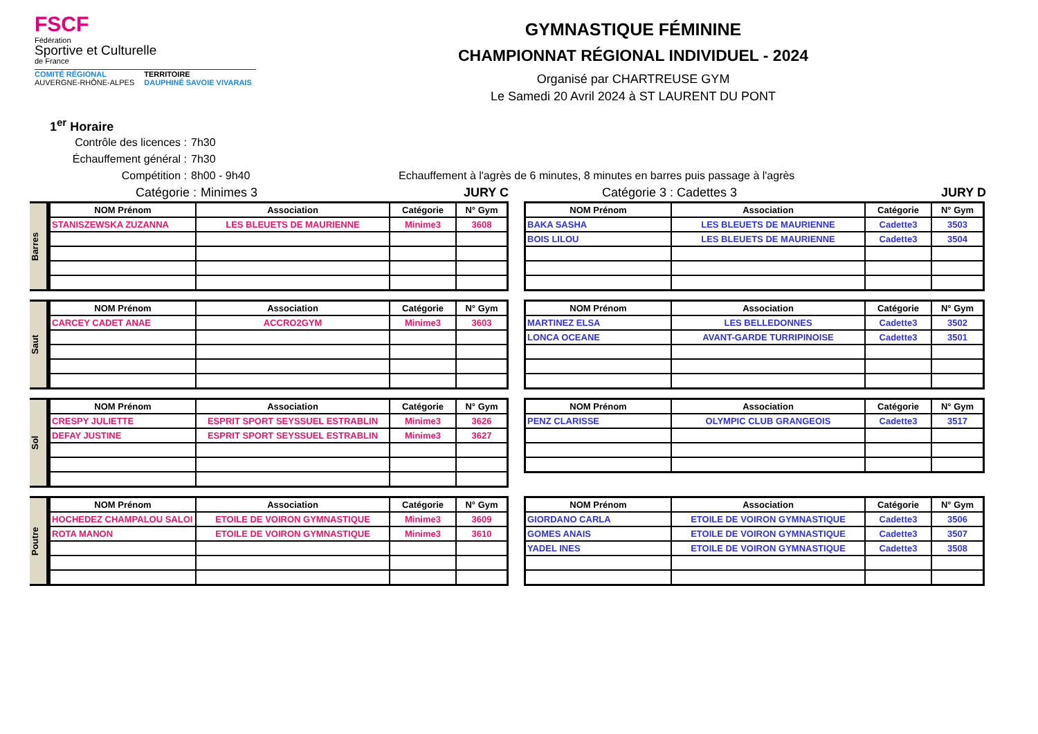FSCF
Fédération
Sportive et Culturelle
de France
COMITÉ RÉGIONAL
AUVERGNE-RHÔNE-ALPES
TERRITOIRE
DAUPHINÉ SAVOIE VIVARAIS
GYMNASTIQUE FÉMININE
CHAMPIONNAT RÉGIONAL INDIVIDUEL - 2024
Organisé par CHARTREUSE GYM
Le Samedi 20 Avril 2024 à ST LAURENT DU PONT
1<sup>er</sup> Horaire
Contrôle des licences : 7h30
Échauffement général : 7h30
Compétition : 8h00 - 9h40 Echauffement à l'agrès de 6 minutes, 8 minutes en barres puis passage à l'agrès
Catégorie : Minimes 3 JURY C Catégorie 3 : Cadettes 3 JURY D
Barres
| NOM Prénom | Association | Catégorie | N° Gym |
| --- | --- | --- | --- |
| STANISZEWSKA ZUZANNA | LES BLEUETS DE MAURIENNE | Minime3 | 3608 |
| NOM Prénom | Association | Catégorie | N° Gym |
| --- | --- | --- | --- |
| BAKA SASHA | LES BLEUETS DE MAURIENNE | Cadette3 | 3503 |
| BOIS LILOU | LES BLEUETS DE MAURIENNE | Cadette3 | 3504 |
Saut
| NOM Prénom | Association | Catégorie | N° Gym |
| --- | --- | --- | --- |
| CARCEY CADET ANAE | ACCRO2GYM | Minime3 | 3603 |
| NOM Prénom | Association | Catégorie | N° Gym |
| --- | --- | --- | --- |
| MARTINEZ ELSA | LES BELLEDONNES | Cadette3 | 3502 |
| LONCA OCEANE | AVANT-GARDE TURRIPINOISE | Cadette3 | 3501 |
Sol
| NOM Prénom | Association | Catégorie | N° Gym |
| --- | --- | --- | --- |
| CRESPY JULIETTE | ESPRIT SPORT SEYSSUEL ESTRABLIN | Minime3 | 3626 |
| DEFAY JUSTINE | ESPRIT SPORT SEYSSUEL ESTRABLIN | Minime3 | 3627 |
| NOM Prénom | Association | Catégorie | N° Gym |
| --- | --- | --- | --- |
| PENZ CLARISSE | OLYMPIC CLUB GRANGEOIS | Cadette3 | 3517 |
Poutre
| NOM Prénom | Association | Catégorie | N° Gym |
| --- | --- | --- | --- |
| HOCHEDEZ CHAMPALOU SALOI | ETOILE DE VOIRON GYMNASTIQUE | Minime3 | 3609 |
| ROTA MANON | ETOILE DE VOIRON GYMNASTIQUE | Minime3 | 3610 |
| NOM Prénom | Association | Catégorie | N° Gym |
| --- | --- | --- | --- |
| GIORDANO CARLA | ETOILE DE VOIRON GYMNASTIQUE | Cadette3 | 3506 |
| GOMES ANAIS | ETOILE DE VOIRON GYMNASTIQUE | Cadette3 | 3507 |
| YADEL INES | ETOILE DE VOIRON GYMNASTIQUE | Cadette3 | 3508 |